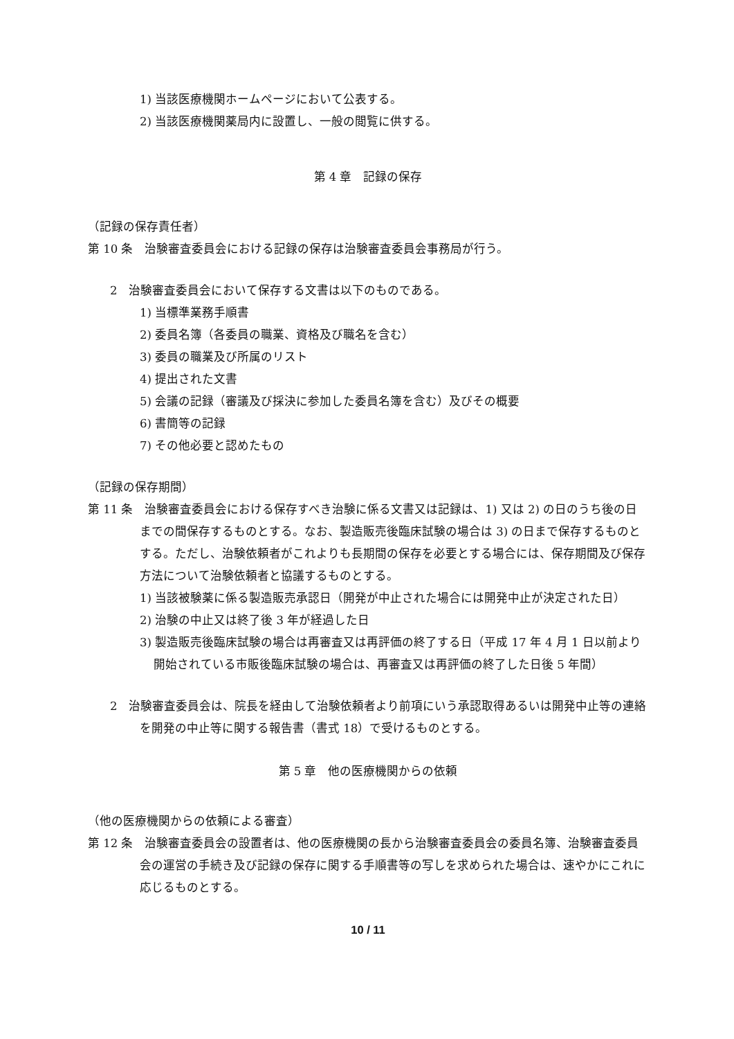1) 当該医療機関ホームページにおいて公表する。
2) 当該医療機関薬局内に設置し、一般の閲覧に供する。
第 4 章　記録の保存
（記録の保存責任者）
第 10 条　治験審査委員会における記録の保存は治験審査委員会事務局が行う。
2　治験審査委員会において保存する文書は以下のものである。
1) 当標準業務手順書
2) 委員名簿（各委員の職業、資格及び職名を含む）
3) 委員の職業及び所属のリスト
4) 提出された文書
5) 会議の記録（審議及び採決に参加した委員名簿を含む）及びその概要
6) 書簡等の記録
7) その他必要と認めたもの
（記録の保存期間）
第 11 条　治験審査委員会における保存すべき治験に係る文書又は記録は、1) 又は 2) の日のうち後の日までの間保存するものとする。なお、製造販売後臨床試験の場合は 3) の日まで保存するものとする。ただし、治験依頼者がこれよりも長期間の保存を必要とする場合には、保存期間及び保存方法について治験依頼者と協議するものとする。
1) 当該被験薬に係る製造販売承認日（開発が中止された場合には開発中止が決定された日）
2) 治験の中止又は終了後 3 年が経過した日
3) 製造販売後臨床試験の場合は再審査又は再評価の終了する日（平成 17 年 4 月 1 日以前より開始されている市販後臨床試験の場合は、再審査又は再評価の終了した日後 5 年間）
2　治験審査委員会は、院長を経由して治験依頼者より前項にいう承認取得あるいは開発中止等の連絡を開発の中止等に関する報告書（書式 18）で受けるものとする。
第 5 章　他の医療機関からの依頼
（他の医療機関からの依頼による審査）
第 12 条　治験審査委員会の設置者は、他の医療機関の長から治験審査委員会の委員名簿、治験審査委員会の運営の手続き及び記録の保存に関する手順書等の写しを求められた場合は、速やかにこれに応じるものとする。
10 / 11